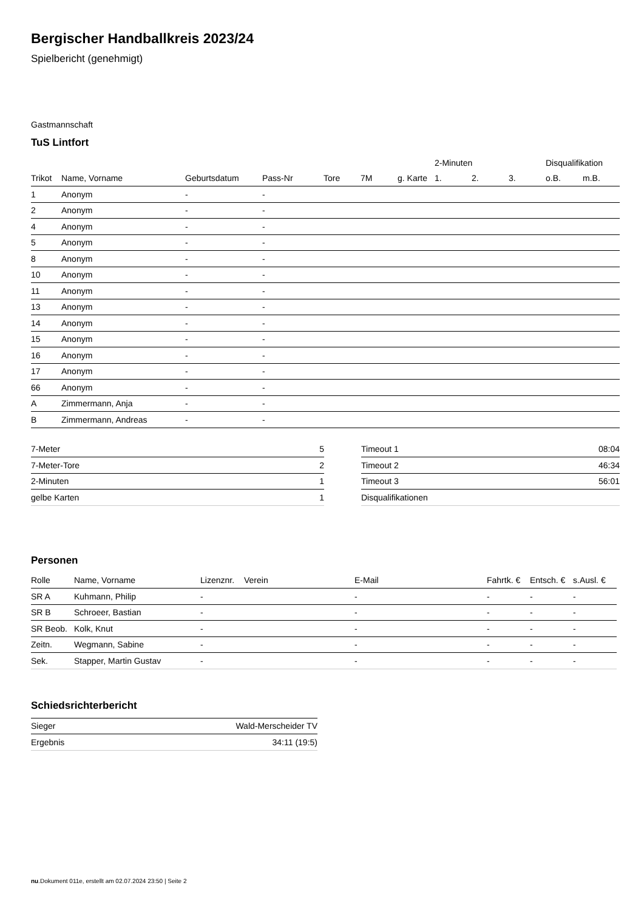Bergischer Handballkreis 2023/24
Spielbericht (genehmigt)
Gastmannschaft
TuS Lintfort
| | | | | | | | 2-Minuten | | | Disqualifikation | |
| --- | --- | --- | --- | --- | --- | --- | --- | --- | --- | --- | --- |
| Trikot | Name, Vorname | Geburtsdatum | Pass-Nr | Tore | 7M | g. Karte | 1. | 2. | 3. | o.B. | m.B. |
| 1 | Anonym | - | - | | | | | | | | |
| 2 | Anonym | - | - | | | | | | | | |
| 4 | Anonym | - | - | | | | | | | | |
| 5 | Anonym | - | - | | | | | | | | |
| 8 | Anonym | - | - | | | | | | | | |
| 10 | Anonym | - | - | | | | | | | | |
| 11 | Anonym | - | - | | | | | | | | |
| 13 | Anonym | - | - | | | | | | | | |
| 14 | Anonym | - | - | | | | | | | | |
| 15 | Anonym | - | - | | | | | | | | |
| 16 | Anonym | - | - | | | | | | | | |
| 17 | Anonym | - | - | | | | | | | | |
| 66 | Anonym | - | - | | | | | | | | |
| A | Zimmermann, Anja | - | - | | | | | | | | |
| B | Zimmermann, Andreas | - | - | | | | | | | | |
| 7-Meter | 5 |
| 7-Meter-Tore | 2 |
| 2-Minuten | 1 |
| gelbe Karten | 1 |
| Timeout 1 | 08:04 |
| Timeout 2 | 46:34 |
| Timeout 3 | 56:01 |
| Disqualifikationen | |
Personen
| Rolle | Name, Vorname | Lizenznr. | Verein | E-Mail | Fahrtk. € | Entsch. € | s.Ausl. € |
| --- | --- | --- | --- | --- | --- | --- | --- |
| SR A | Kuhmann, Philip | - | | - | - | - | - |
| SR B | Schroeer, Bastian | - | | - | - | - | - |
| SR Beob. | Kolk, Knut | - | | - | - | - | - |
| Zeitn. | Wegmann, Sabine | - | | - | - | - | - |
| Sek. | Stapper, Martin Gustav | - | | - | - | - | - |
Schiedsrichterbericht
| Sieger | Wald-Merscheider TV |
| Ergebnis | 34:11 (19:5) |
nu.Dokument 011e, erstellt am 02.07.2024 23:50 | Seite 2